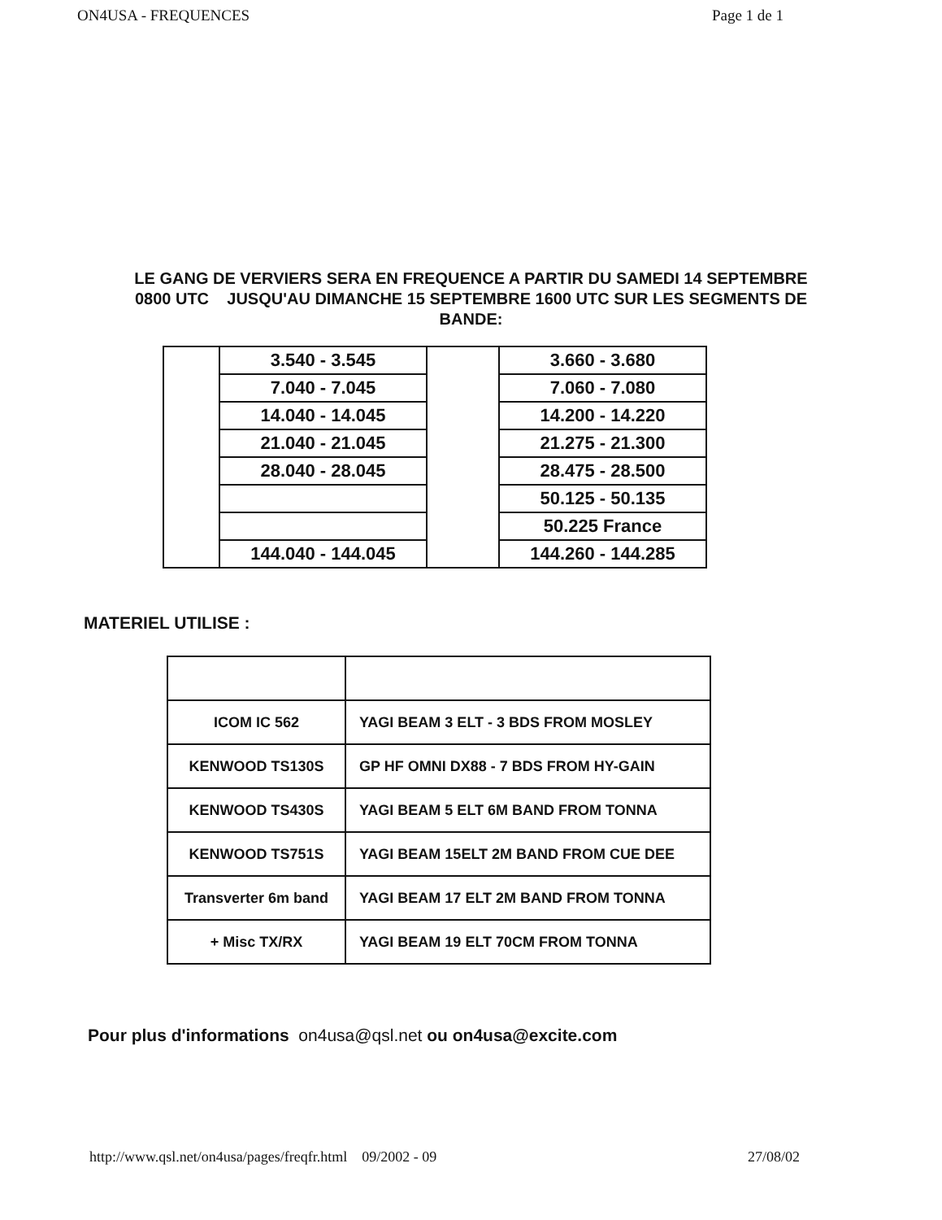ON4USA - FREQUENCES Page 1 de 1
LE GANG DE VERVIERS SERA EN FREQUENCE A PARTIR DU SAMEDI 14 SEPTEMBRE 0800 UTC JUSQU'AU DIMANCHE 15 SEPTEMBRE 1600 UTC SUR LES SEGMENTS DE BANDE:
| | 3.540 - 3.545 | | 3.660 - 3.680 |
| | 7.040 - 7.045 | | 7.060 - 7.080 |
| | 14.040 - 14.045 | | 14.200 - 14.220 |
| | 21.040 - 21.045 | | 21.275 - 21.300 |
| | 28.040 - 28.045 | | 28.475 - 28.500 |
| | | | 50.125 - 50.135 |
| | | | 50.225 France |
| | 144.040 - 144.045 | | 144.260 - 144.285 |
MATERIEL UTILISE :
| ICOM IC 562 | YAGI BEAM 3 ELT - 3 BDS FROM MOSLEY |
| KENWOOD TS130S | GP HF OMNI DX88 - 7 BDS FROM HY-GAIN |
| KENWOOD TS430S | YAGI BEAM 5 ELT 6M BAND FROM TONNA |
| KENWOOD TS751S | YAGI BEAM 15ELT 2M BAND FROM CUE DEE |
| Transverter 6m band | YAGI BEAM 17 ELT 2M BAND FROM TONNA |
| + Misc TX/RX | YAGI BEAM 19 ELT 70CM FROM TONNA |
Pour plus d'informations on4usa@qsl.net ou on4usa@excite.com
http://www.qsl.net/on4usa/pages/freqfr.html 09/2002 - 09 27/08/02